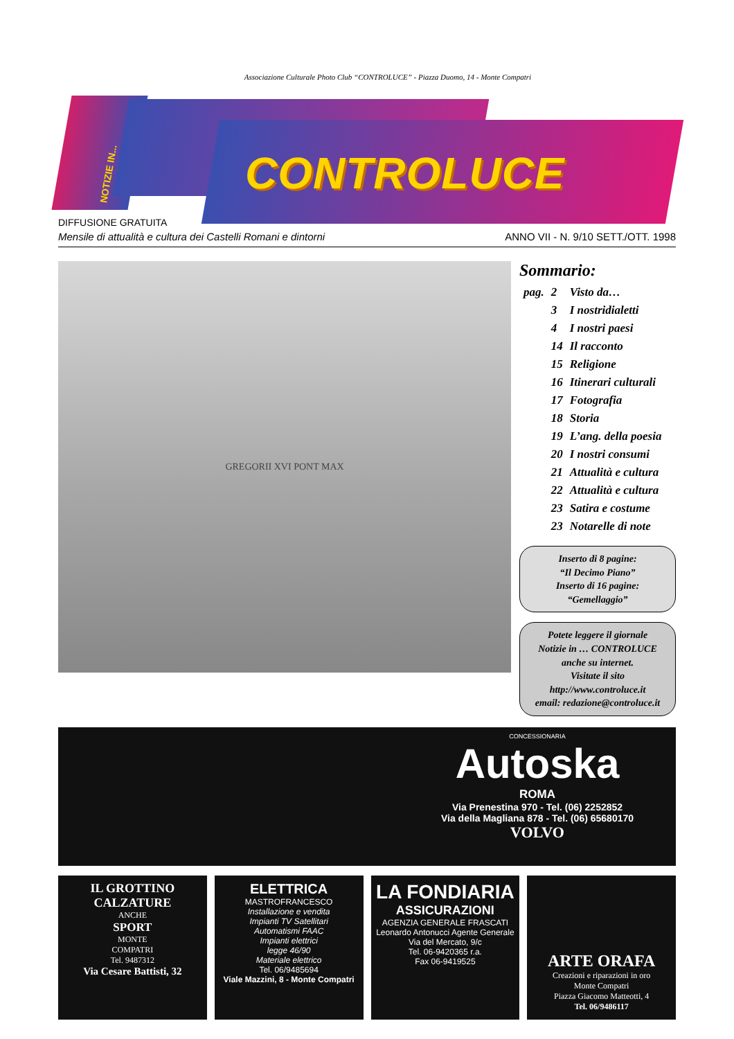Associazione Culturale Photo Club “CONTROLUCE” - Piazza Duomo, 14 - Monte Compatri
NOTIZIE IN...
CONTROLUCE
DIFFUSIONE GRATUITA
Mensile di attualità e cultura dei Castelli Romani e dintorni ANNO VII - N. 9/10 SETT./OTT. 1998
GREGORII XVI PONT MAX
Sommario:
| pag. | 2 | Visto da… |
| | 3 | I nostridialetti |
| | 4 | I nostri paesi |
| | 14 | Il racconto |
| | 15 | Religione |
| | 16 | Itinerari culturali |
| | 17 | Fotografia |
| | 18 | Storia |
| | 19 | L’ang. della poesia |
| | 20 | I nostri consumi |
| | 21 | Attualità e cultura |
| | 22 | Attualità e cultura |
| | 23 | Satira e costume |
| | 23 | Notarelle di note |
Inserto di 8 pagine:
“Il Decimo Piano”
Inserto di 16 pagine:
“Gemellaggio”
Potete leggere il giornale
Notizie in … CONTROLUCE
anche su internet.
Visitate il sito
http://www.controluce.it
email: redazione@controluce.it
CONCESSIONARIA
Autoska
ROMA
Via Prenestina 970 - Tel. (06) 2252852
Via della Magliana 878 - Tel. (06) 65680170
VOLVO
IL GROTTINO CALZATURE
ANCHE
SPORT
MONTE
COMPATRI
Tel. 9487312
Via Cesare Battisti, 32
ELETTRICA
MASTROFRANCESCO
Installazione e vendita
Impianti TV Satellitari
Automatismi FAAC
Impianti elettrici
legge 46/90
Materiale elettrico
Tel. 06/9485694
Viale Mazzini, 8 - Monte Compatri
LA FONDIARIA
ASSICURAZIONI
AGENZIA GENERALE FRASCATI
Leonardo Antonucci Agente Generale
Via del Mercato, 9/c
Tel. 06-9420365 r.a.
Fax 06-9419525
ARTE ORAFA
Creazioni e riparazioni in oro
Monte Compatri
Piazza Giacomo Matteotti, 4
Tel. 06/9486117